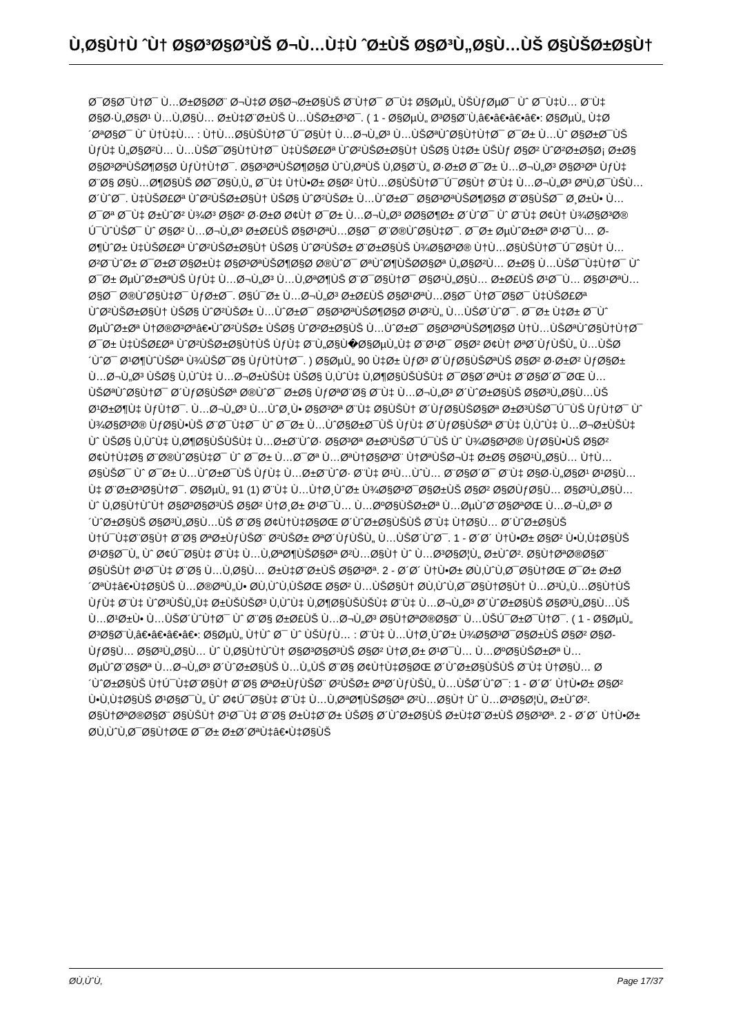Ù‚Ø§Ù†Ù ˆÙ† Ø§Ø³Ø§Ø³ÙŠ Ø¬Ù…Ù‡Ù ˆØ±ÙŠ Ø§Ø³Ù„Ø§Ù…ÙŠ Ø§ÙŠØ±Ø§Ù†
Ø¯Ø§Ø¯Ù†Ø¯ Ù…Ø±Ø§Ø­Ø¨ Ø¬Ù‡Ø Ø§Ø¬Ø±Ø§ÙŠ Ø¨Ù†Ø¯ Ø¯Ù‡ Ø§ØµÙ„ ÙŠÙƒØµØ¯ Ùˆ Ø¯Ù‡Ù… Ø¨Ù‡ Ø§Ø·Ù„Ø§Ø¹ Ù…Ù‚Ø§Ù… Ø±Ù‡Ø¨Ø±ÙŠ Ù…ÙŠØ±Ø³Ø¯. ( 1 - Ø§ØµÙ„ Ø³Ø§Ø¨Ù‚â€•â€•â€•â€•: Ø§ØµÙ„ Ù‡Ø´ØªØ§Ø¯ Ùˆ Ù†Ù‡Ù… : Ù†Ù…Ø§ÙŠÙ†Ø¯Ú¯Ø§Ù† Ù…Ø¬Ù„Ø³ Ù…ÙŠØªÙˆØ§Ù†Ù†Ø¯ Ø¯Ø± Ù…Ùˆ Ø§Ø±Ø¯ÙŠ ÙƒÙ‡ Ù„Ø§Ø²Ù… Ù…ÙŠØ¯Ø§Ù†Ù†Ø¯ Ù‡ÙŠØ£Øª ÙˆØ²ÙŠØ±Ø§Ù† ÙŠØ§ Ù‡Ø± ÙŠÙƒ Ø§Ø² ÙˆØ²Ø±Ø§Ø¡ Ø±Ø§ Ø§Ø³ØªÙŠØ¶Ø§Ø­ ÙƒÙ†Ù†Ø¯. Ø§Ø³ØªÙŠØ¶Ø§Ø­ ÙˆÙ‚ØªÙŠ Ù‚Ø§Ø¨Ù„ Ø·Ø±Ø­ Ø¯Ø± Ù…Ø¬Ù„Ø³ Ø§Ø³Øª ÙƒÙ‡ Ø¨Ø§ Ø§Ù…Ø¶Ø§ÙŠ Ø­Ø¯Ø§Ù‚Ù„ Ø¯Ù‡ Ù†Ù•Ø± Ø§Ø² Ù†Ù…Ø§ÙŠÙ†Ø¯Ú¯Ø§Ù† Ø¨Ù‡ Ù…Ø¬Ù„Ø³ ØªÙ‚Ø¯ÙŠÙ… Ø´ÙˆØ¯. Ù‡ÙŠØ£Øª ÙˆØ²ÙŠØ±Ø§Ù† ÙŠØ§ ÙˆØ²ÙŠØ± Ù…ÙˆØ±Ø¯ Ø§Ø³ØªÙŠØ¶Ø§Ø­ Ø¨Ø§ÙŠØ¯ Ø¸Ø±Ù• Ù…Ø¯Øª Ø¯Ù‡ Ø±ÙˆØ² Ù¾Ø³ Ø§Ø² Ø·Ø±Ø­ Ø¢Ù† Ø¯Ø± Ù…Ø¬Ù„Ø³ Ø­Ø§Ø¶Ø± Ø´ÙˆØ¯ Ùˆ Ø¨Ù‡ Ø¢Ù† Ù¾Ø§Ø³Ø® Ú¯ÙˆÙŠØ¯ Ùˆ Ø§Ø² Ù…Ø¬Ù„Ø³ Ø±Ø£ÙŠ Ø§Ø¹ØªÙ…Ø§Ø¯ Ø¨Ø®ÙˆØ§Ù‡Ø¯. Ø¯Ø± ØµÙˆØ±Øª Ø¹Ø¯Ù… Ø­Ø¶ÙˆØ± Ù‡ÙŠØ£Øª ÙˆØ²ÙŠØ±Ø§Ù† ÙŠØ§ ÙˆØ²ÙŠØ± Ø¨Ø±Ø§ÙŠ Ù¾Ø§Ø³Ø® Ù†Ù…Ø§ÙŠÙ†Ø¯Ú¯Ø§Ù† Ù…Ø²Ø¨ÙˆØ± Ø¯Ø±Ø¨Ø§Ø±Ù‡ Ø§Ø³ØªÙŠØ¶Ø§Ø­ Ø®ÙˆØ¯ ØªÙˆØ¶ÙŠØ­Ø§Øª Ù„Ø§Ø²Ù… Ø±Ø§ Ù…ÙŠØ¯Ù‡Ù†Ø¯ Ùˆ Ø¯Ø± ØµÙˆØ±ØªÙŠ ÙƒÙ‡ Ù…Ø¬Ù„Ø³ Ù…Ù‚ØªØ¶ÙŠ Ø¨Ø¯Ø§Ù†Ø¯ Ø§Ø¹Ù„Ø§Ù… Ø±Ø£ÙŠ Ø¹Ø¯Ù… Ø§Ø¹ØªÙ…Ø§Ø¯ Ø®ÙˆØ§Ù‡Ø¯ ÙƒØ±Ø¯. Ø§Ú¯Ø± Ù…Ø¬Ù„Ø³ Ø±Ø£ÙŠ Ø§Ø¹ØªÙ…Ø§Ø¯ Ù†Ø¯Ø§Ø¯ Ù‡ÙŠØ£Øª ÙˆØ²ÙŠØ±Ø§Ù† ÙŠØ§ ÙˆØ²ÙŠØ± Ù…ÙˆØ±Ø¯ Ø§Ø³ØªÙŠØ¶Ø§Ø­ Ø¹Ø²Ù„ Ù…ÙŠØ´ÙˆØ¯. Ø¯Ø± Ù‡Ø± Ø¯Ùˆ ØµÙˆØ±Øª Ù†Ø®Ø³Øªâ€•ÙˆØ²ÙŠØ± ÙŠØ§ ÙˆØ²Ø±Ø§ÙŠ Ù…ÙˆØ±Ø¯ Ø§Ø³ØªÙŠØ¶Ø§Ø­ Ù†Ù…ÙŠØªÙˆØ§Ù†Ù†Ø¯ Ø¯Ø± Ù‡ÙŠØ£Øª ÙˆØ²ÙŠØ±Ø§Ù†ÙŠ ÙƒÙ‡ Ø¨Ù„Ø§Ù�Ø§ØµÙ„Ù‡ Ø¨Ø¹Ø¯ Ø§Ø² Ø¢Ù† ØªØ´ÙƒÙŠÙ„ Ù…ÙŠØ´ÙˆØ¯ Ø¹Ø¶ÙˆÙŠØª Ù¾ÙŠØ¯Ø§ ÙƒÙ†Ù†Ø¯. ) Ø§ØµÙ„ 90 Ù‡Ø± ÙƒØ³ Ø´ÙƒØ§ÙŠØªÙŠ Ø§Ø² Ø·Ø±Ø² ÙƒØ§Ø± Ù…Ø¬Ù„Ø³ ÙŠØ§ Ù‚ÙˆÙ‡ Ù…Ø¬Ø±ÙŠÙ‡ ÙŠØ§ Ù‚ÙˆÙ‡ Ù‚Ø¶Ø§ÙŠÙŠÙ‡ Ø¯Ø§Ø´ØªÙ‡ Ø¨Ø§Ø´Ø¯ØŒ Ù…ÙŠØªÙˆØ§Ù†Ø¯ Ø´ÙƒØ§ÙŠØª Ø®ÙˆØ¯ Ø±Ø§ ÙƒØªØ¨Ø§ Ø¨Ù‡ Ù…Ø¬Ù„Ø³ Ø´ÙˆØ±Ø§ÙŠ Ø§Ø³Ù„Ø§Ù…ÙŠ Ø¹Ø±Ø¶Ù‡ ÙƒÙ†Ø¯. Ù…Ø¬Ù„Ø³ Ù…ÙˆØ¸Ù• Ø§Ø³Øª Ø¨Ù‡ Ø§ÙŠÙ† Ø´ÙƒØ§ÙŠØ§Øª Ø±Ø³ÙŠØ¯Ú¯ÙŠ ÙƒÙ†Ø¯ Ùˆ Ù¾Ø§Ø³Ø® ÙƒØ§Ù•ÙŠ Ø¨Ø¯Ù‡Ø¯ Ùˆ Ø¯Ø± Ù…ÙˆØ§Ø±Ø¯ÙŠ ÙƒÙ‡ Ø´ÙƒØ§ÙŠØª Ø¨Ù‡ Ù‚ÙˆÙ‡ Ù…Ø¬Ø±ÙŠÙ‡ Ùˆ ÙŠØ§ Ù‚ÙˆÙ‡ Ù‚Ø¶Ø§ÙŠÙŠÙ‡ Ù…Ø±Ø¨ÙˆØ· Ø§Ø³Øª Ø±Ø³ÙŠØ¯Ú¯ÙŠ Ùˆ Ù¾Ø§Ø³Ø® ÙƒØ§Ù•ÙŠ Ø§Ø² Ø¢Ù†Ù‡Ø§ Ø¨Ø®ÙˆØ§Ù‡Ø¯ Ùˆ Ø¯Ø± Ù…Ø¯Øª Ù…ØªÙ†Ø§Ø³Ø¨ Ù†ØªÙŠØ¬Ù‡ Ø±Ø§ Ø§Ø¹Ù„Ø§Ù… Ù†Ù…Ø§ÙŠØ¯ Ùˆ Ø¯Ø± Ù…ÙˆØ±Ø¯ÙŠ ÙƒÙ‡ Ù…Ø±Ø¨ÙˆØ· Ø¨Ù‡ Ø¹Ù…ÙˆÙ… Ø¨Ø§Ø´Ø¯ Ø¨Ù‡ Ø§Ø·Ù„Ø§Ø¹ Ø¹Ø§Ù…Ù‡ Ø¨Ø±Ø³Ø§Ù†Ø¯. Ø§ØµÙ„ 91 (1) Ø¨Ù‡ Ù…Ù†Ø¸ÙˆØ± Ù¾Ø§Ø³Ø¯Ø§Ø±ÙŠ Ø§Ø² Ø§Ø­ÙƒØ§Ù… Ø§Ø³Ù„Ø§Ù… Ùˆ Ù‚Ø§Ù†ÙˆÙ† Ø§Ø³Ø§Ø³ÙŠ Ø§Ø² Ù†Ø¸Ø± Ø¹Ø¯Ù… Ù…ØºØ§ÙŠØ±Øª Ù…ØµÙˆØ¨Ø§ØªØŒ Ù…Ø¬Ù„Ø³ Ø´ÙˆØ±Ø§ÙŠ Ø§Ø³Ù„Ø§Ù…ÙŠ Ø¨Ø§ Ø¢Ù†Ù‡Ø§ØŒ Ø´ÙˆØ±Ø§ÙŠÙŠ Ø¨Ù‡ Ù†Ø§Ù… Ø´ÙˆØ±Ø§ÙŠ Ù†Ú¯Ù‡Ø¨Ø§Ù† Ø¨Ø§ ØªØ±ÙƒÙŠØ¨ Ø²ÙŠØ± ØªØ´ÙƒÙŠÙ„ Ù…ÙŠØ´ÙˆØ¯. 1 - Ø´Ø´ Ù†Ù•Ø± Ø§Ø² Ù•Ù‚Ù‡Ø§ÙŠ Ø¹Ø§Ø¯Ù„ Ùˆ Ø¢Ú¯Ø§Ù‡ Ø¨Ù‡ Ù…Ù‚ØªØ¶ÙŠØ§Øª Ø²Ù…Ø§Ù† Ùˆ Ù…Ø³Ø§Ø¦Ù„ Ø±ÙˆØ². Ø§Ù†ØªØ®Ø§Ø¨ Ø§ÙŠÙ† Ø¹Ø¯Ù‡ Ø¨Ø§ Ù…Ù‚Ø§Ù… Ø±Ù‡Ø¨Ø±ÙŠ Ø§Ø³Øª. 2 - Ø´Ø´ Ù†Ù•Ø± Ø­Ù‚ÙˆÙ‚Ø¯Ø§Ù†ØŒ Ø¯Ø± Ø±Ø´ØªÙ‡â€•Ù‡Ø§ÙŠ Ù…Ø®ØªÙ„Ù• Ø­Ù‚ÙˆÙ‚ÙŠØŒ Ø§Ø² Ù…ÙŠØ§Ù† Ø­Ù‚ÙˆÙ‚Ø¯Ø§Ù†Ø§Ù† Ù…Ø³Ù„Ù…Ø§Ù†ÙŠ ÙƒÙ‡ Ø¨Ù‡ ÙˆØ³ÙŠÙ„Ù‡ Ø±ÙŠÙŠØ³ Ù‚ÙˆÙ‡ Ù‚Ø¶Ø§ÙŠÙŠÙ‡ Ø¨Ù‡ Ù…Ø¬Ù„Ø³ Ø´ÙˆØ±Ø§ÙŠ Ø§Ø³Ù„Ø§Ù…ÙŠ Ù…Ø¹Ø±Ù• Ù…ÙŠØ´ÙˆÙ†Ø¯ Ùˆ Ø¨Ø§ Ø±Ø£ÙŠ Ù…Ø¬Ù„Ø³ Ø§Ù†ØªØ®Ø§Ø¨ Ù…ÙŠÚ¯Ø±Ø¯Ù†Ø¯. ( 1 - Ø§ØµÙ„ Ø³Ø§Ø¨Ù‚â€•â€•â€•â€•: Ø§ØµÙ„ Ù†Ùˆ Ø¯ Ùˆ ÙŠÙƒÙ… : Ø¨Ù‡ Ù…Ù†Ø¸ÙˆØ± Ù¾Ø§Ø³Ø¯Ø§Ø±ÙŠ Ø§Ø² Ø§Ø­ÙƒØ§Ù… Ø§Ø³Ù„Ø§Ù… Ùˆ Ù‚Ø§Ù†ÙˆÙ† Ø§Ø³Ø§Ø³ÙŠ Ø§Ø² Ù†Ø¸Ø± Ø¹Ø¯Ù… Ù…ØºØ§ÙŠØ±Øª Ù…ØµÙˆØ¨Ø§Øª Ù…Ø¬Ù„Ø³ Ø´ÙˆØ±Ø§ÙŠ Ù…Ù„ÙŠ Ø¨Ø§ Ø¢Ù†Ù‡Ø§ØŒ Ø´ÙˆØ±Ø§ÙŠÙŠ Ø¨Ù‡ Ù†Ø§Ù… Ø´ÙˆØ±Ø§ÙŠ Ù†Ú¯Ù‡Ø¨Ø§Ù† Ø¨Ø§ ØªØ±ÙƒÙŠØ¨ Ø²ÙŠØ± ØªØ´ÙƒÙŠÙ„ Ù…ÙŠØ´ÙˆØ¯: 1 - Ø´Ø´ Ù†Ù•Ø± Ø§Ø² Ù•Ù‚Ù‡Ø§ÙŠ Ø¹Ø§Ø¯Ù„ Ùˆ Ø¢Ú¯Ø§Ù‡ Ø¨Ù‡ Ù…Ù‚ØªØ¶ÙŠØ§Øª Ø²Ù…Ø§Ù† Ùˆ Ù…Ø³Ø§Ø¦Ù„ Ø±ÙˆØ². Ø§Ù†ØªØ®Ø§Ø¨ Ø§ÙŠÙ† Ø¹Ø¯Ù‡ Ø¨Ø§ Ø±Ù‡Ø¨Ø± ÙŠØ§ Ø´ÙˆØ±Ø§ÙŠ Ø±Ù‡Ø¨Ø±ÙŠ Ø§Ø³Øª. 2 - Ø´Ø´ Ù†Ù•Ø± Ø­Ù‚ÙˆÙ‚Ø¯Ø§Ù†ØŒ Ø¯Ø± Ø±Ø´ØªÙ‡â€•Ù‡Ø§ÙŠ
Ø­Ù‚ÙˆÙ‚ Page 17/37